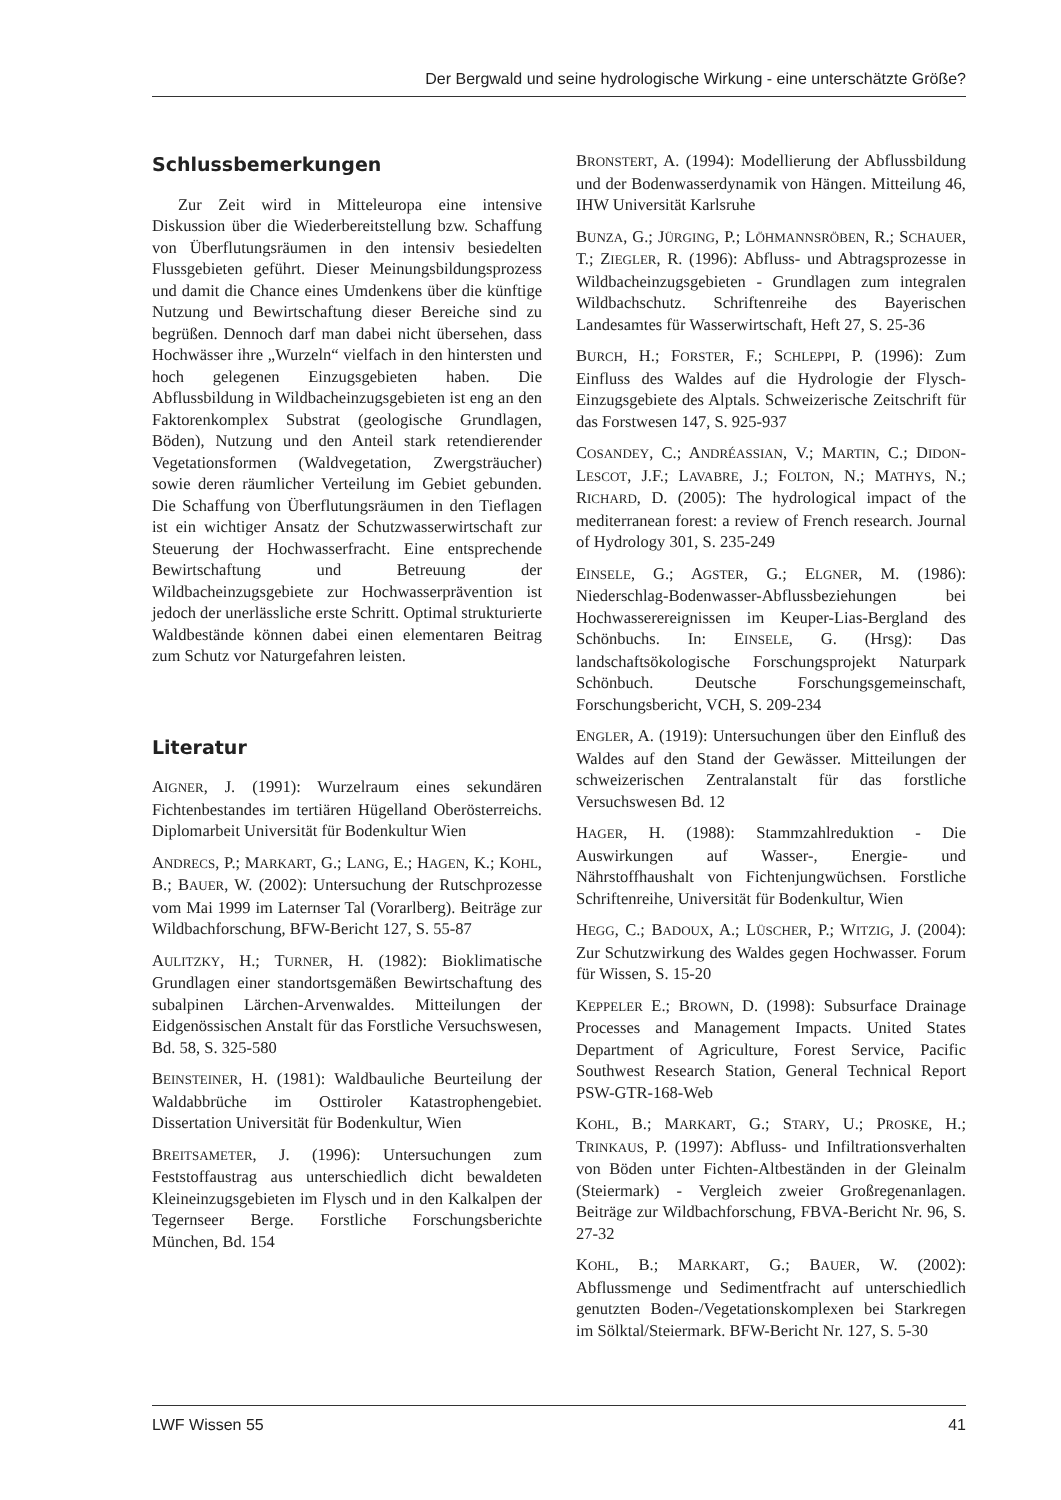Der Bergwald und seine hydrologische Wirkung - eine unterschätzte Größe?
Schlussbemerkungen
Zur Zeit wird in Mitteleuropa eine intensive Diskussion über die Wiederbereitstellung bzw. Schaffung von Überflutungsräumen in den intensiv besiedelten Flussgebieten geführt. Dieser Meinungsbildungsprozess und damit die Chance eines Umdenkens über die künftige Nutzung und Bewirtschaftung dieser Bereiche sind zu begrüßen. Dennoch darf man dabei nicht übersehen, dass Hochwässer ihre „Wurzeln“ vielfach in den hintersten und hoch gelegenen Einzugsgebieten haben. Die Abflussbildung in Wildbacheinzugsgebieten ist eng an den Faktorenkomplex Substrat (geologische Grundlagen, Böden), Nutzung und den Anteil stark retendierender Vegetationsformen (Waldvegetation, Zwergsträucher) sowie deren räumlicher Verteilung im Gebiet gebunden. Die Schaffung von Überflutungsräumen in den Tieflagen ist ein wichtiger Ansatz der Schutzwasserwirtschaft zur Steuerung der Hochwasserfracht. Eine entsprechende Bewirtschaftung und Betreuung der Wildbacheinzugsgebiete zur Hochwasserprävention ist jedoch der unerlässliche erste Schritt. Optimal strukturierte Waldbestände können dabei einen elementaren Beitrag zum Schutz vor Naturgefahren leisten.
Literatur
AIGNER, J. (1991): Wurzelraum eines sekundären Fichtenbestandes im tertiären Hügelland Oberösterreichs. Diplomarbeit Universität für Bodenkultur Wien
ANDRECS, P.; MARKART, G.; LANG, E.; HAGEN, K.; KOHL, B.; BAUER, W. (2002): Untersuchung der Rutschprozesse vom Mai 1999 im Laternser Tal (Vorarlberg). Beiträge zur Wildbachforschung, BFW-Bericht 127, S. 55-87
AULITZKY, H.; TURNER, H. (1982): Bioklimatische Grundlagen einer standortsgemäßen Bewirtschaftung des subalpinen Lärchen-Arvenwaldes. Mitteilungen der Eidgenössischen Anstalt für das Forstliche Versuchswesen, Bd. 58, S. 325-580
BEINSTEINER, H. (1981): Waldbauliche Beurteilung der Waldabbrüche im Osttiroler Katastrophengebiet. Dissertation Universität für Bodenkultur, Wien
BREITSAMETER, J. (1996): Untersuchungen zum Feststoffaustrag aus unterschiedlich dicht bewaldeten Kleineinzugsgebieten im Flysch und in den Kalkalpen der Tegernseer Berge. Forstliche Forschungsberichte München, Bd. 154
BRONSTERT, A. (1994): Modellierung der Abflussbildung und der Bodenwasserdynamik von Hängen. Mitteilung 46, IHW Universität Karlsruhe
BUNZA, G.; JÜRGING, P.; LÖHMANNSRÖBEN, R.; SCHAUER, T.; ZIEGLER, R. (1996): Abfluss- und Abtragsprozesse in Wildbacheinzugsgebieten - Grundlagen zum integralen Wildbachschutz. Schriftenreihe des Bayerischen Landesamtes für Wasserwirtschaft, Heft 27, S. 25-36
BURCH, H.; FORSTER, F.; SCHLEPPI, P. (1996): Zum Einfluss des Waldes auf die Hydrologie der Flysch-Einzugsgebiete des Alptals. Schweizerische Zeitschrift für das Forstwesen 147, S. 925-937
COSANDEY, C.; ANDRÉASSIAN, V.; MARTIN, C.; DIDON-LESCOT, J.F.; LAVABRE, J.; FOLTON, N.; MATHYS, N.; RICHARD, D. (2005): The hydrological impact of the mediterranean forest: a review of French research. Journal of Hydrology 301, S. 235-249
EINSELE, G.; AGSTER, G.; ELGNER, M. (1986): Niederschlag-Bodenwasser-Abflussbeziehungen bei Hochwasserereignissen im Keuper-Lias-Bergland des Schönbuchs. In: EINSELE, G. (Hrsg): Das landschaftsökologische Forschungsprojekt Naturpark Schönbuch. Deutsche Forschungsgemeinschaft, Forschungsbericht, VCH, S. 209-234
ENGLER, A. (1919): Untersuchungen über den Einfluß des Waldes auf den Stand der Gewässer. Mitteilungen der schweizerischen Zentralanstalt für das forstliche Versuchswesen Bd. 12
HAGER, H. (1988): Stammzahlreduktion - Die Auswirkungen auf Wasser-, Energie- und Nährstoffhaushalt von Fichtenjungwüchsen. Forstliche Schriftenreihe, Universität für Bodenkultur, Wien
HEGG, C.; BADOUX, A.; LÜSCHER, P.; WITZIG, J. (2004): Zur Schutzwirkung des Waldes gegen Hochwasser. Forum für Wissen, S. 15-20
KEPPELER E.; BROWN, D. (1998): Subsurface Drainage Processes and Management Impacts. United States Department of Agriculture, Forest Service, Pacific Southwest Research Station, General Technical Report PSW-GTR-168-Web
KOHL, B.; MARKART, G.; STARY, U.; PROSKE, H.; TRINKAUS, P. (1997): Abfluss- und Infiltrationsverhalten von Böden unter Fichten-Altbeständen in der Gleinalm (Steiermark) - Vergleich zweier Großregenanlagen. Beiträge zur Wildbachforschung, FBVA-Bericht Nr. 96, S. 27-32
KOHL, B.; MARKART, G.; BAUER, W. (2002): Abflussmenge und Sedimentfracht auf unterschiedlich genutzten Boden-/Vegetationskomplexen bei Starkregen im Sölktal/Steiermark. BFW-Bericht Nr. 127, S. 5-30
LWF Wissen 55 41